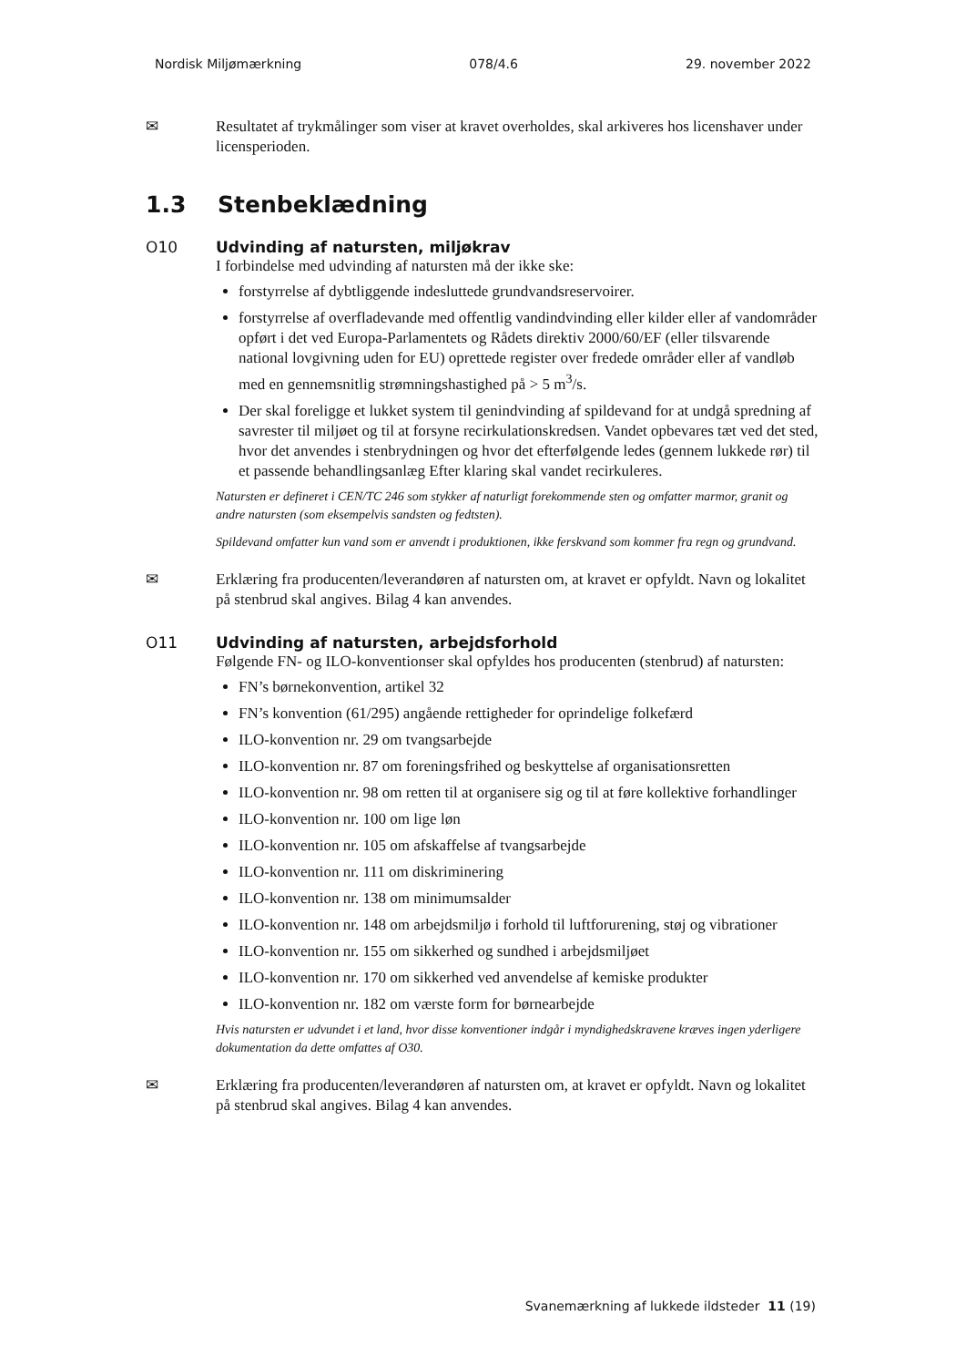Nordisk Miljømærkning 078/4.6 29. november 2022
✉
Resultatet af trykmålinger som viser at kravet overholdes, skal arkiveres hos licenshaver under licensperioden.
1.3 Stenbeklædning
O10
Udvinding af natursten, miljøkrav
I forbindelse med udvinding af natursten må der ikke ske:
forstyrrelse af dybtliggende indesluttede grundvandsreservoirer.
forstyrrelse af overfladevande med offentlig vandindvinding eller kilder eller af vandområder opført i det ved Europa-Parlamentets og Rådets direktiv 2000/60/EF (eller tilsvarende national lovgivning uden for EU) oprettede register over fredede områder eller af vandløb med en gennemsnitlig strømningshastighed på > 5 m<sup>3</sup>/s.
Der skal foreligge et lukket system til genindvinding af spildevand for at undgå spredning af savrester til miljøet og til at forsyne recirkulationskredsen. Vandet opbevares tæt ved det sted, hvor det anvendes i stenbrydningen og hvor det efterfølgende ledes (gennem lukkede rør) til et passende behandlingsanlæg Efter klaring skal vandet recirkuleres.
Natursten er defineret i CEN/TC 246 som stykker af naturligt forekommende sten og omfatter marmor, granit og andre natursten (som eksempelvis sandsten og fedtsten).
Spildevand omfatter kun vand som er anvendt i produktionen, ikke ferskvand som kommer fra regn og grundvand.
✉
Erklæring fra producenten/leverandøren af natursten om, at kravet er opfyldt. Navn og lokalitet på stenbrud skal angives. Bilag 4 kan anvendes.
O11
Udvinding af natursten, arbejdsforhold
Følgende FN- og ILO-konventionser skal opfyldes hos producenten (stenbrud) af natursten:
FN’s børnekonvention, artikel 32
FN’s konvention (61/295) angående rettigheder for oprindelige folkefærd
ILO-konvention nr. 29 om tvangsarbejde
ILO-konvention nr. 87 om foreningsfrihed og beskyttelse af organisationsretten
ILO-konvention nr. 98 om retten til at organisere sig og til at føre kollektive forhandlinger
ILO-konvention nr. 100 om lige løn
ILO-konvention nr. 105 om afskaffelse af tvangsarbejde
ILO-konvention nr. 111 om diskriminering
ILO-konvention nr. 138 om minimumsalder
ILO-konvention nr. 148 om arbejdsmiljø i forhold til luftforurening, støj og vibrationer
ILO-konvention nr. 155 om sikkerhed og sundhed i arbejdsmiljøet
ILO-konvention nr. 170 om sikkerhed ved anvendelse af kemiske produkter
ILO-konvention nr. 182 om værste form for børnearbejde
Hvis natursten er udvundet i et land, hvor disse konventioner indgår i myndighedskravene kræves ingen yderligere dokumentation da dette omfattes af O30.
✉
Erklæring fra producenten/leverandøren af natursten om, at kravet er opfyldt. Navn og lokalitet på stenbrud skal angives. Bilag 4 kan anvendes.
Svanemærkning af lukkede ildsteder 11 (19)